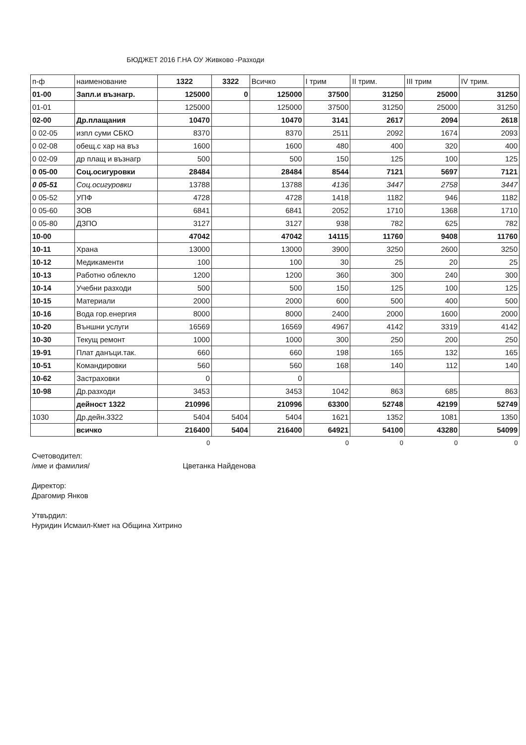БЮДЖЕТ 2016 Г.НА ОУ Живково -Разходи
| п-ф | наименование | 1322 | 3322 | Всичко | I трим | II трим. | III трим | IV трим. |
| --- | --- | --- | --- | --- | --- | --- | --- | --- |
| 01-00 | Запл.и възнагр. | 125000 | 0 | 125000 | 37500 | 31250 | 25000 | 31250 |
| 01-01 | | 125000 | | 125000 | 37500 | 31250 | 25000 | 31250 |
| 02-00 | Др.плащания | 10470 | | 10470 | 3141 | 2617 | 2094 | 2618 |
| 0 02-05 | изпл суми СБКО | 8370 | | 8370 | 2511 | 2092 | 1674 | 2093 |
| 0 02-08 | обещ.с хар на въз | 1600 | | 1600 | 480 | 400 | 320 | 400 |
| 0 02-09 | др плащ и възнагр | 500 | | 500 | 150 | 125 | 100 | 125 |
| 0 05-00 | Соц.осигуровки | 28484 | | 28484 | 8544 | 7121 | 5697 | 7121 |
| 0 05-51 | Соц.осигуровки | 13788 | | 13788 | 4136 | 3447 | 2758 | 3447 |
| 0 05-52 | УПФ | 4728 | | 4728 | 1418 | 1182 | 946 | 1182 |
| 0 05-60 | ЗОВ | 6841 | | 6841 | 2052 | 1710 | 1368 | 1710 |
| 0 05-80 | ДЗПО | 3127 | | 3127 | 938 | 782 | 625 | 782 |
| 10-00 | | 47042 | | 47042 | 14115 | 11760 | 9408 | 11760 |
| 10-11 | Храна | 13000 | | 13000 | 3900 | 3250 | 2600 | 3250 |
| 10-12 | Медикаменти | 100 | | 100 | 30 | 25 | 20 | 25 |
| 10-13 | Работно облекло | 1200 | | 1200 | 360 | 300 | 240 | 300 |
| 10-14 | Учебни разходи | 500 | | 500 | 150 | 125 | 100 | 125 |
| 10-15 | Материали | 2000 | | 2000 | 600 | 500 | 400 | 500 |
| 10-16 | Вода гор.енергия | 8000 | | 8000 | 2400 | 2000 | 1600 | 2000 |
| 10-20 | Външни услуги | 16569 | | 16569 | 4967 | 4142 | 3319 | 4142 |
| 10-30 | Текущ ремонт | 1000 | | 1000 | 300 | 250 | 200 | 250 |
| 19-91 | Плат данъци.так. | 660 | | 660 | 198 | 165 | 132 | 165 |
| 10-51 | Командировки | 560 | | 560 | 168 | 140 | 112 | 140 |
| 10-62 | Застраховки | 0 | | 0 | | | | |
| 10-98 | Др.разходи | 3453 | | 3453 | 1042 | 863 | 685 | 863 |
| | дейност 1322 | 210996 | | 210996 | 63300 | 52748 | 42199 | 52749 |
| 1030 | Др.дейн.3322 | 5404 | 5404 | 5404 | 1621 | 1352 | 1081 | 1350 |
| | всичко | 216400 | 5404 | 216400 | 64921 | 54100 | 43280 | 54099 |
| | | 0 | | | 0 | 0 | 0 | 0 |
Счетоводител:
/име и фамилия/ Цветанка Найденова
Директор:
Драгомир Янков
Утвърдил:
Нуридин Исмаил-Кмет на Община Хитрино